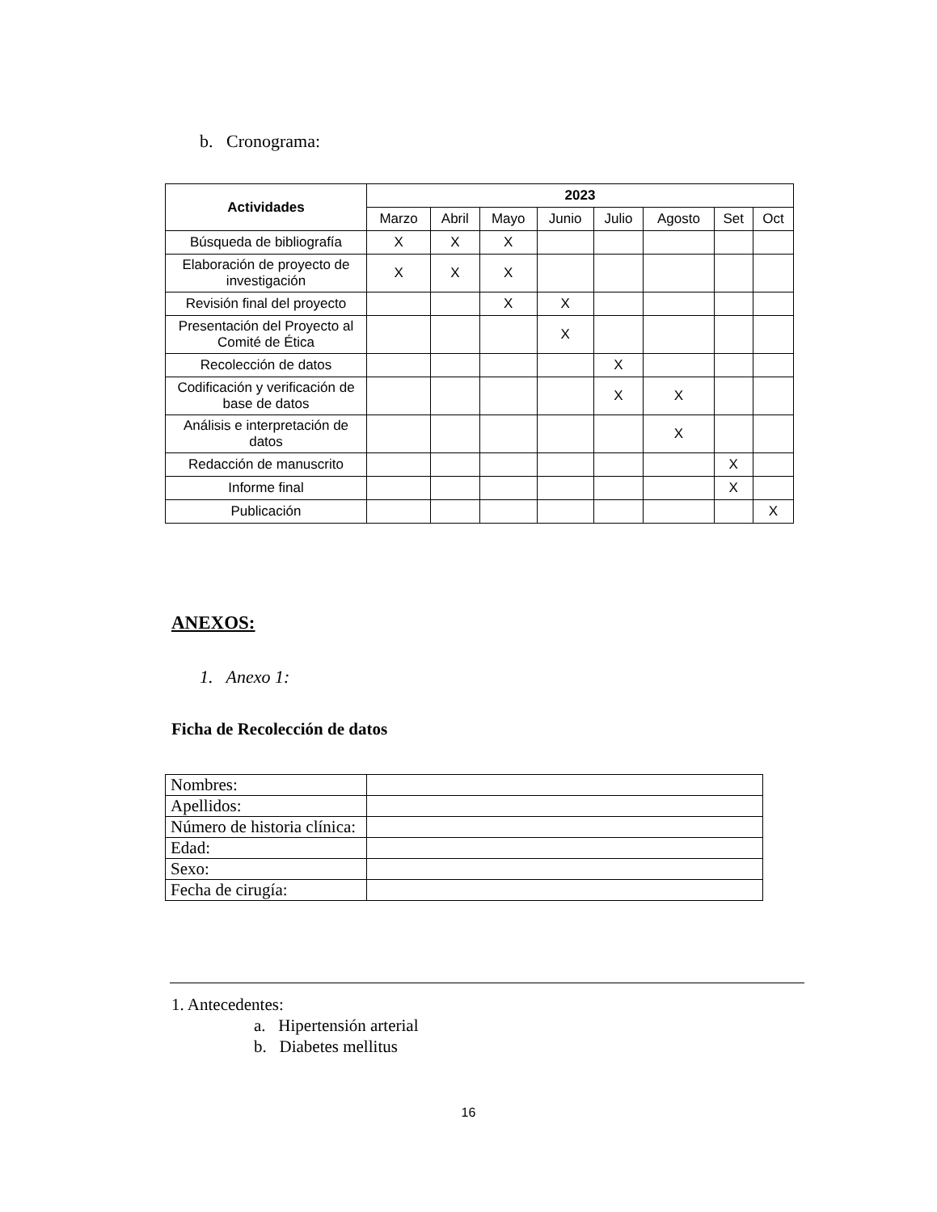b. Cronograma:
| Actividades | 2023 | | | | | | | |
| --- | --- | --- | --- | --- | --- | --- | --- | --- |
| | Marzo | Abril | Mayo | Junio | Julio | Agosto | Set | Oct |
| Búsqueda de bibliografía | X | X | X | | | | | |
| Elaboración de proyecto de investigación | X | X | X | | | | | |
| Revisión final del proyecto | | | X | X | | | | |
| Presentación del Proyecto al Comité de Ética | | | | X | | | | |
| Recolección de datos | | | | | X | | | |
| Codificación y verificación de base de datos | | | | | X | X | | |
| Análisis e interpretación de datos | | | | | | X | | |
| Redacción de manuscrito | | | | | | | X | |
| Informe final | | | | | | | X | |
| Publicación | | | | | | | | X |
ANEXOS:
1. Anexo 1:
Ficha de Recolección de datos
| Nombres: | |
| Apellidos: | |
| Número de historia clínica: | |
| Edad: | |
| Sexo: | |
| Fecha de cirugía: | |
1. Antecedentes:
a. Hipertensión arterial
b. Diabetes mellitus
16